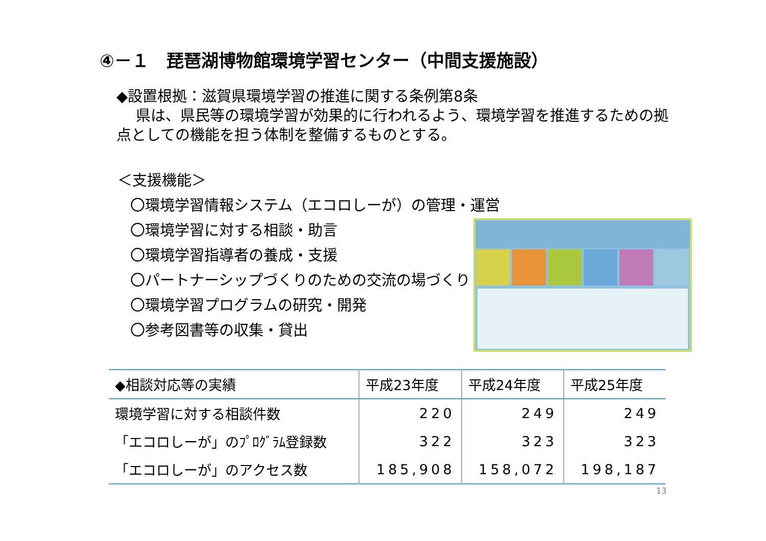④－１　琵琶湖博物館環境学習センター（中間支援施設）
◆設置根拠：滋賀県環境学習の推進に関する条例第8条
　 県は、県民等の環境学習が効果的に行われるよう、環境学習を推進するための拠点としての機能を担う体制を整備するものとする。
＜支援機能＞
〇環境学習情報システム（エコロしーが）の管理・運営
〇環境学習に対する相談・助言
〇環境学習指導者の養成・支援
〇パートナーシップづくりのための交流の場づくり
〇環境学習プログラムの研究・開発
〇参考図書等の収集・貸出
| ◆相談対応等の実績 | 平成23年度 | 平成24年度 | 平成25年度 |
| --- | --- | --- | --- |
| 環境学習に対する相談件数 | 220 | 249 | 249 |
| 「エコロしーが」のﾌﾟﾛｸﾞﾗﾑ登録数 | 322 | 323 | 323 |
| 「エコロしーが」のアクセス数 | 185,908 | 158,072 | 198,187 |
13